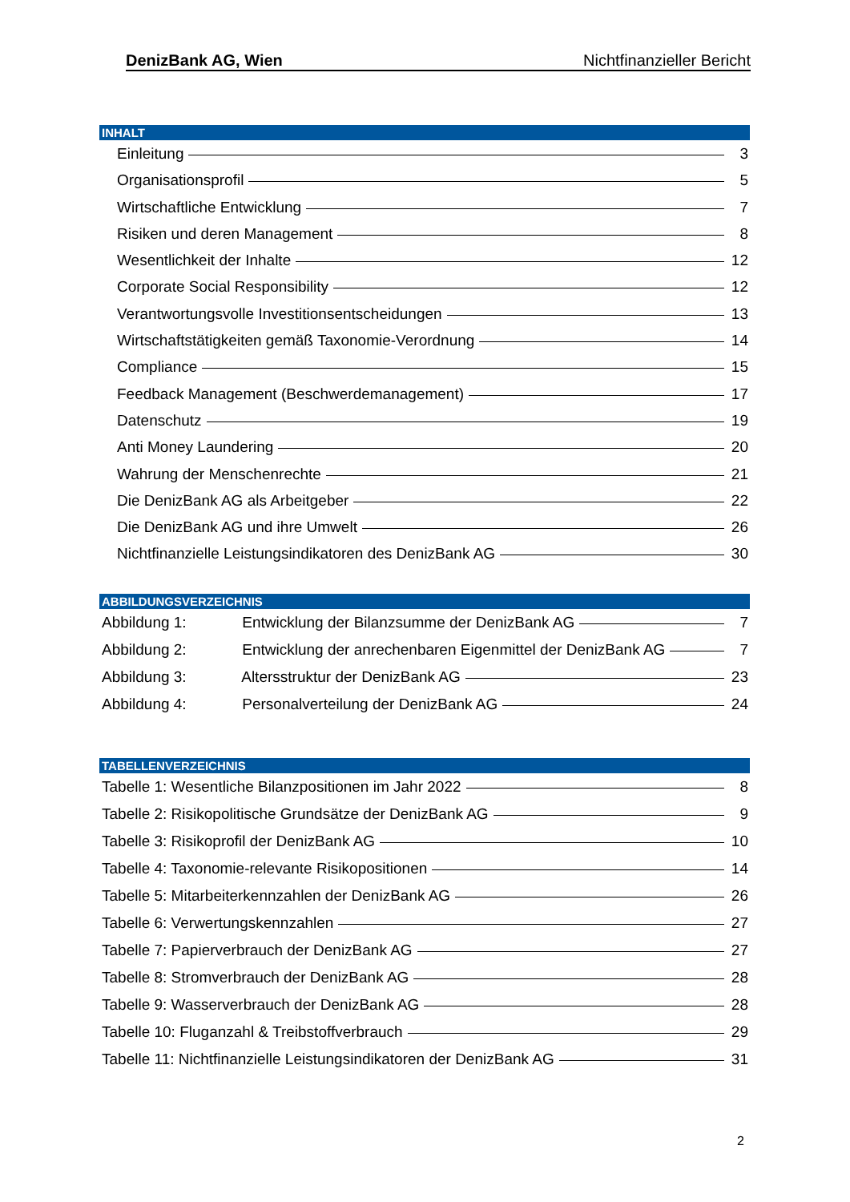DenizBank AG, Wien Nichtfinanzieller Bericht
INHALT
Einleitung 3
Organisationsprofil 5
Wirtschaftliche Entwicklung 7
Risiken und deren Management 8
Wesentlichkeit der Inhalte 12
Corporate Social Responsibility 12
Verantwortungsvolle Investitionsentscheidungen 13
Wirtschaftstätigkeiten gemäß Taxonomie-Verordnung 14
Compliance 15
Feedback Management (Beschwerdemanagement) 17
Datenschutz 19
Anti Money Laundering 20
Wahrung der Menschenrechte 21
Die DenizBank AG als Arbeitgeber 22
Die DenizBank AG und ihre Umwelt 26
Nichtfinanzielle Leistungsindikatoren des DenizBank AG 30
ABBILDUNGSVERZEICHNIS
Abbildung 1: Entwicklung der Bilanzsumme der DenizBank AG 7
Abbildung 2: Entwicklung der anrechenbaren Eigenmittel der DenizBank AG 7
Abbildung 3: Altersstruktur der DenizBank AG 23
Abbildung 4: Personalverteilung der DenizBank AG 24
TABELLENVERZEICHNIS
Tabelle 1: Wesentliche Bilanzpositionen im Jahr 2022 8
Tabelle 2: Risikopolitische Grundsätze der DenizBank AG 9
Tabelle 3: Risikoprofil der DenizBank AG 10
Tabelle 4: Taxonomie-relevante Risikopositionen 14
Tabelle 5: Mitarbeiterkennzahlen der DenizBank AG 26
Tabelle 6: Verwertungskennzahlen 27
Tabelle 7: Papierverbrauch der DenizBank AG 27
Tabelle 8: Stromverbrauch der DenizBank AG 28
Tabelle 9: Wasserverbrauch der DenizBank AG 28
Tabelle 10: Fluganzahl & Treibstoffverbrauch 29
Tabelle 11: Nichtfinanzielle Leistungsindikatoren der DenizBank AG 31
2